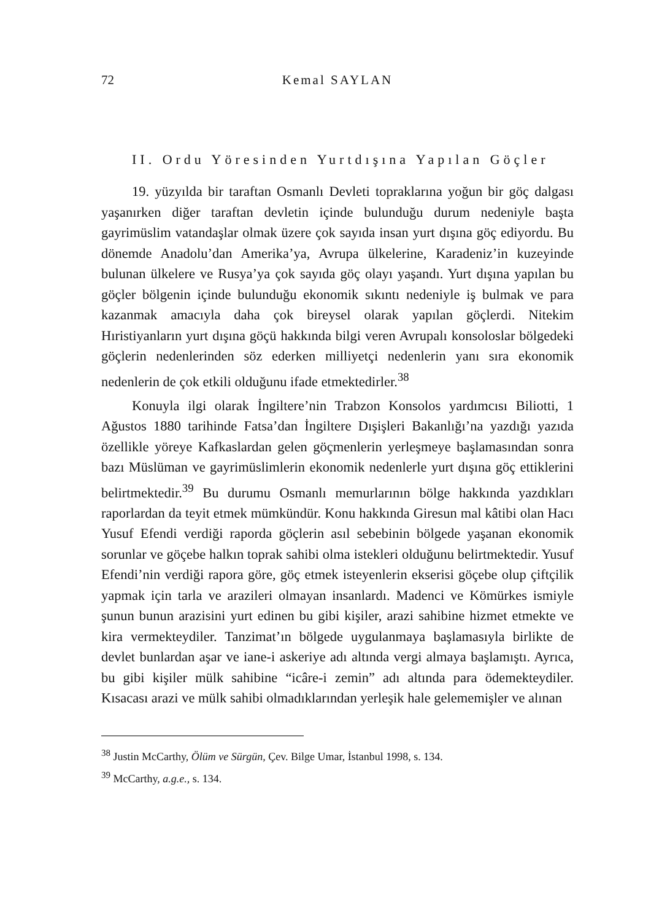72 Kemal SAYLAN
II. Ordu Yöresinden Yurtdışına Yapılan Göçler
19. yüzyılda bir taraftan Osmanlı Devleti topraklarına yoğun bir göç dalgası yaşanırken diğer taraftan devletin içinde bulunduğu durum nedeniyle başta gayrimüslim vatandaşlar olmak üzere çok sayıda insan yurt dışına göç ediyordu. Bu dönemde Anadolu’dan Amerika’ya, Avrupa ülkelerine, Karadeniz’in kuzeyinde bulunan ülkelere ve Rusya’ya çok sayıda göç olayı yaşandı. Yurt dışına yapılan bu göçler bölgenin içinde bulunduğu ekonomik sıkıntı nedeniyle iş bulmak ve para kazanmak amacıyla daha çok bireysel olarak yapılan göçlerdi. Nitekim Hıristiyanların yurt dışına göçü hakkında bilgi veren Avrupalı konsoloslar bölgedeki göçlerin nedenlerinden söz ederken milliyetçi nedenlerin yanı sıra ekonomik nedenlerin de çok etkili olduğunu ifade etmektedirler.<sup>38</sup>
Konuyla ilgi olarak İngiltere’nin Trabzon Konsolos yardımcısı Biliotti, 1 Ağustos 1880 tarihinde Fatsa’dan İngiltere Dışişleri Bakanlığı’na yazdığı yazıda özellikle yöreye Kafkaslardan gelen göçmenlerin yerleşmeye başlamasından sonra bazı Müslüman ve gayrimüslimlerin ekonomik nedenlerle yurt dışına göç ettiklerini belirtmektedir.<sup>39</sup> Bu durumu Osmanlı memurlarının bölge hakkında yazdıkları raporlardan da teyit etmek mümkündür. Konu hakkında Giresun mal kâtibi olan Hacı Yusuf Efendi verdiği raporda göçlerin asıl sebebinin bölgede yaşanan ekonomik sorunlar ve göçebe halkın toprak sahibi olma istekleri olduğunu belirtmektedir. Yusuf Efendi’nin verdiği rapora göre, göç etmek isteyenlerin ekserisi göçebe olup çiftçilik yapmak için tarla ve arazileri olmayan insanlardı. Madenci ve Kömürkes ismiyle şunun bunun arazisini yurt edinen bu gibi kişiler, arazi sahibine hizmet etmekte ve kira vermekteydiler. Tanzimat’ın bölgede uygulanmaya başlamasıyla birlikte de devlet bunlardan aşar ve iane-i askeriye adı altında vergi almaya başlamıştı. Ayrıca, bu gibi kişiler mülk sahibine “icâre-i zemin” adı altında para ödemekteydiler. Kısacası arazi ve mülk sahibi olmadıklarından yerleşik hale gelememişler ve alınan
<sup>38</sup> Justin McCarthy, Ölüm ve Sürgün, Çev. Bilge Umar, İstanbul 1998, s. 134.
<sup>39</sup> McCarthy, a.g.e., s. 134.